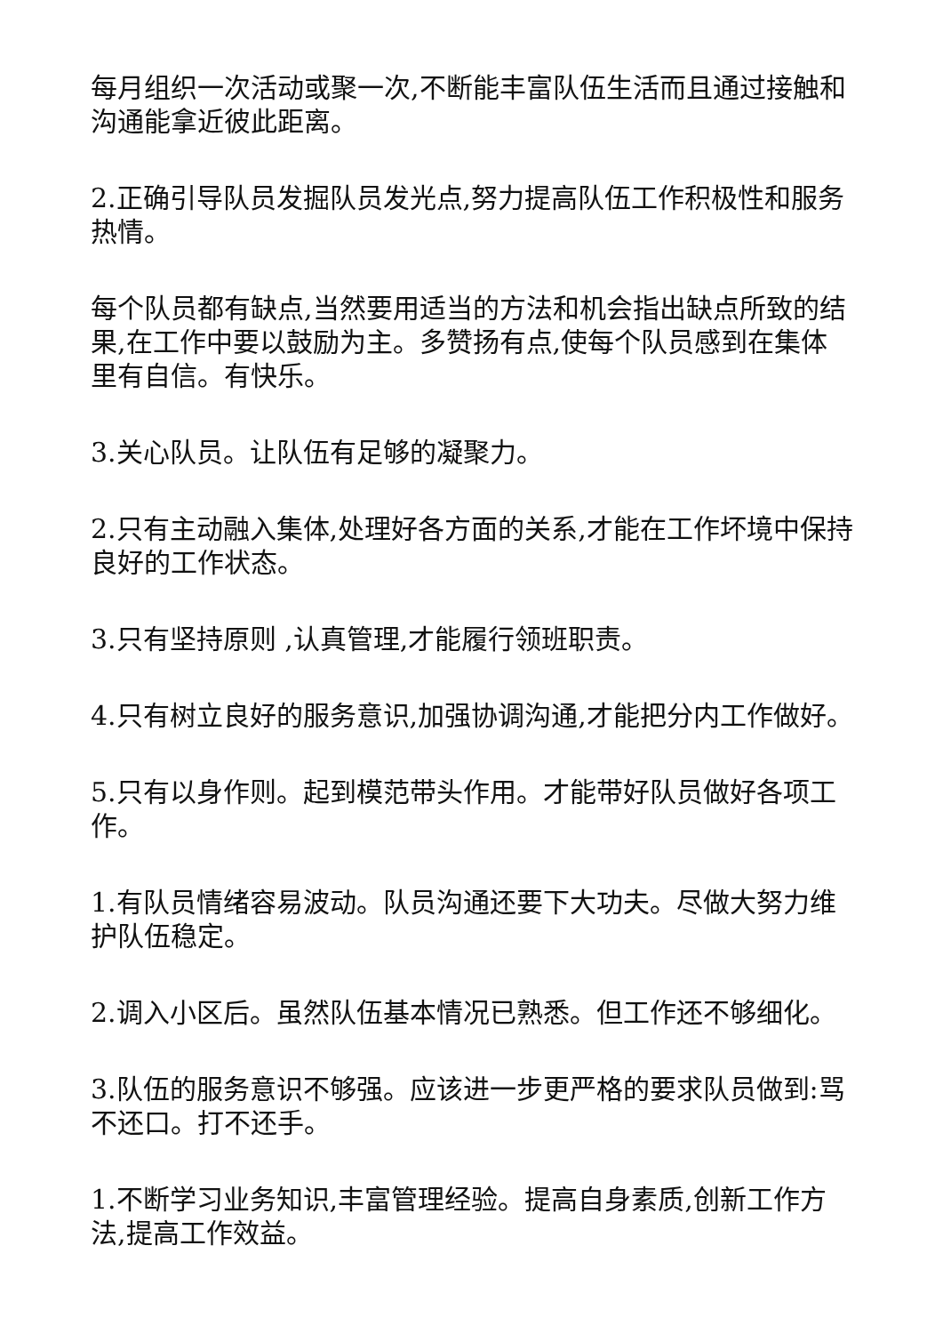每月组织一次活动或聚一次,不断能丰富队伍生活而且通过接触和沟通能拿近彼此距离。
2.正确引导队员发掘队员发光点,努力提高队伍工作积极性和服务热情。
每个队员都有缺点,当然要用适当的方法和机会指出缺点所致的结果,在工作中要以鼓励为主。多赞扬有点,使每个队员感到在集体里有自信。有快乐。
3.关心队员。让队伍有足够的凝聚力。
2.只有主动融入集体,处理好各方面的关系,才能在工作坏境中保持良好的工作状态。
3.只有坚持原则 ,认真管理,才能履行领班职责。
4.只有树立良好的服务意识,加强协调沟通,才能把分内工作做好。
5.只有以身作则。起到模范带头作用。才能带好队员做好各项工作。
1.有队员情绪容易波动。队员沟通还要下大功夫。尽做大努力维护队伍稳定。
2.调入小区后。虽然队伍基本情况已熟悉。但工作还不够细化。
3.队伍的服务意识不够强。应该进一步更严格的要求队员做到:骂不还口。打不还手。
1.不断学习业务知识,丰富管理经验。提高自身素质,创新工作方法,提高工作效益。